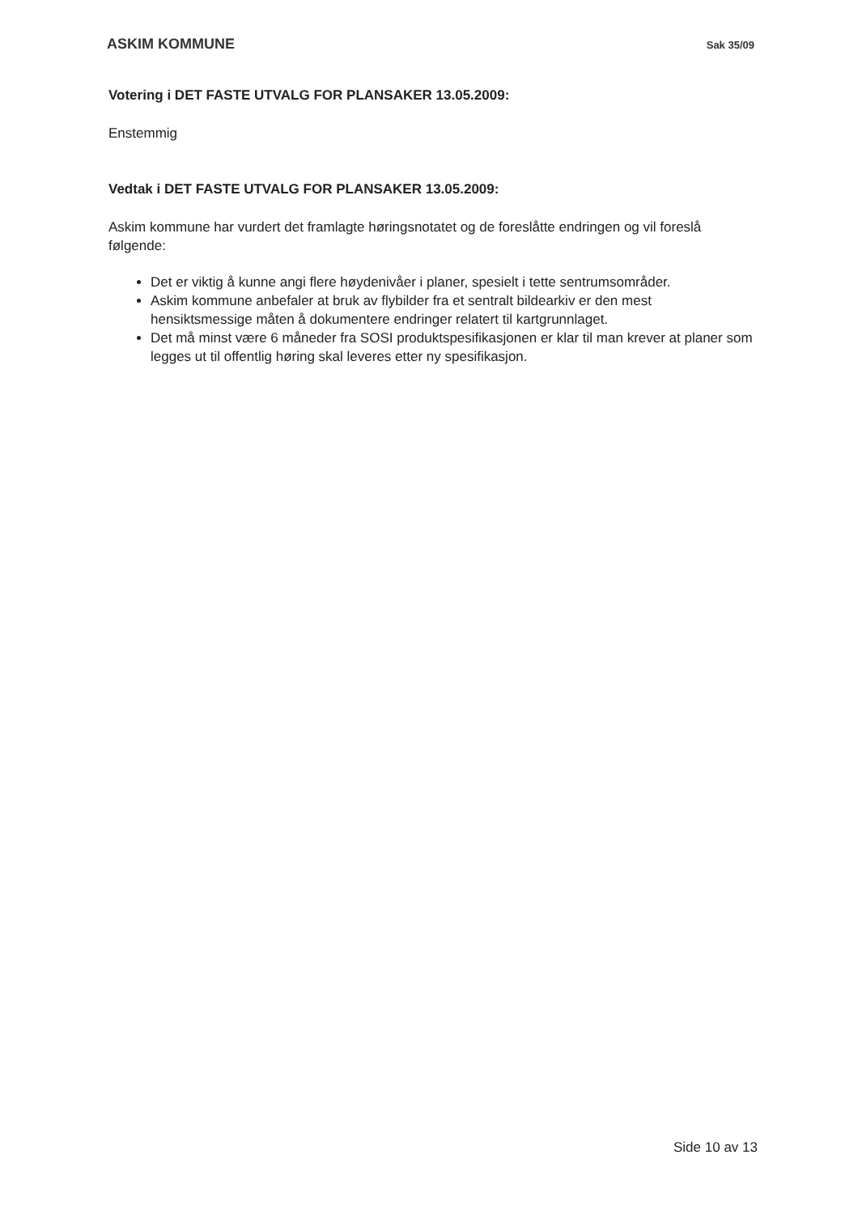ASKIM KOMMUNE Sak 35/09
Votering i DET FASTE UTVALG FOR PLANSAKER 13.05.2009:
Enstemmig
Vedtak i DET FASTE UTVALG FOR PLANSAKER 13.05.2009:
Askim kommune har vurdert det framlagte høringsnotatet og de foreslåtte endringen og vil foreslå følgende:
Det er viktig å kunne angi flere høydenivåer i planer, spesielt i tette sentrumsområder.
Askim kommune anbefaler at bruk av flybilder fra et sentralt bildearkiv er den mest hensiktsmessige måten å dokumentere endringer relatert til kartgrunnlaget.
Det må minst være 6 måneder fra SOSI produktspesifikasjonen er klar til man krever at planer som legges ut til offentlig høring skal leveres etter ny spesifikasjon.
Side 10 av 13